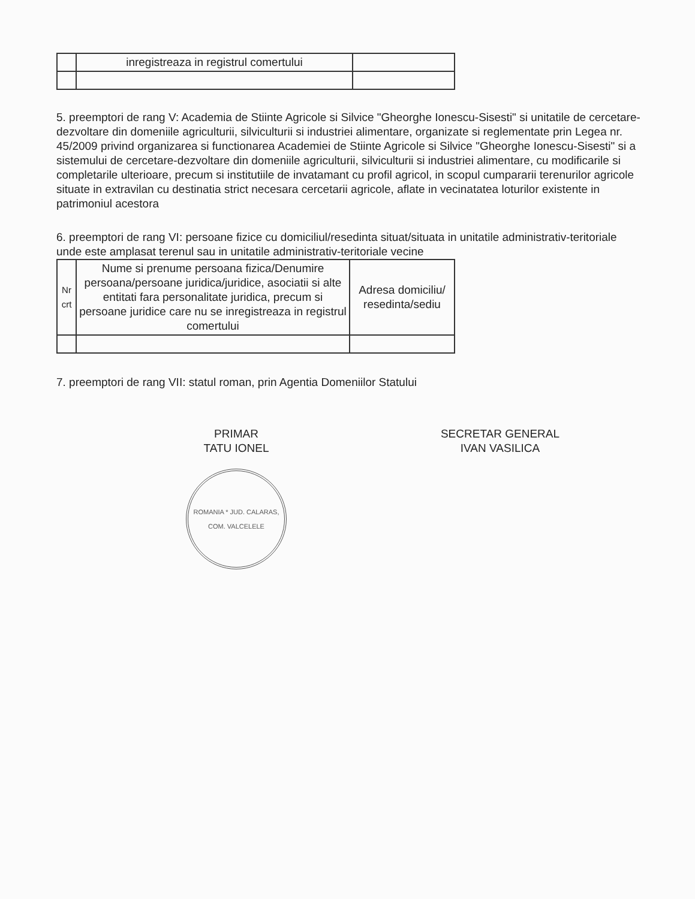| | inregistreaza in registrul comertului | |
5. preemptori de rang V: Academia de Stiinte Agricole si Silvice "Gheorghe Ionescu-Sisesti" si unitatile de cercetare-dezvoltare din domeniile agriculturii, silviculturii si industriei alimentare, organizate si reglementate prin Legea nr. 45/2009 privind organizarea si functionarea Academiei de Stiinte Agricole si Silvice "Gheorghe Ionescu-Sisesti" si a sistemului de cercetare-dezvoltare din domeniile agriculturii, silviculturii si industriei alimentare, cu modificarile si completarile ulterioare, precum si institutiile de invatamant cu profil agricol, in scopul cumpararii terenurilor agricole situate in extravilan cu destinatia strict necesara cercetarii agricole, aflate in vecinatatea loturilor existente in patrimoniul acestora
6. preemptori de rang VI: persoane fizice cu domiciliul/resedinta situat/situata in unitatile administrativ-teritoriale unde este amplasat terenul sau in unitatile administrativ-teritoriale vecine
| Nr crt | Nume si prenume persoana fizica/Denumire persoana/persoane juridica/juridice, asociatii si alte entitati fara personalitate juridica, precum si persoane juridice care nu se inregistreaza in registrul comertului | Adresa domiciliu/ resedinta/sediu |
| --- | --- | --- |
7. preemptori de rang VII: statul roman, prin Agentia Domeniilor Statului
PRIMAR
TATU IONEL
ROMANIA * JUD. CALARAS, COM. VALCELELE
SECRETAR GENERAL
IVAN VASILICA